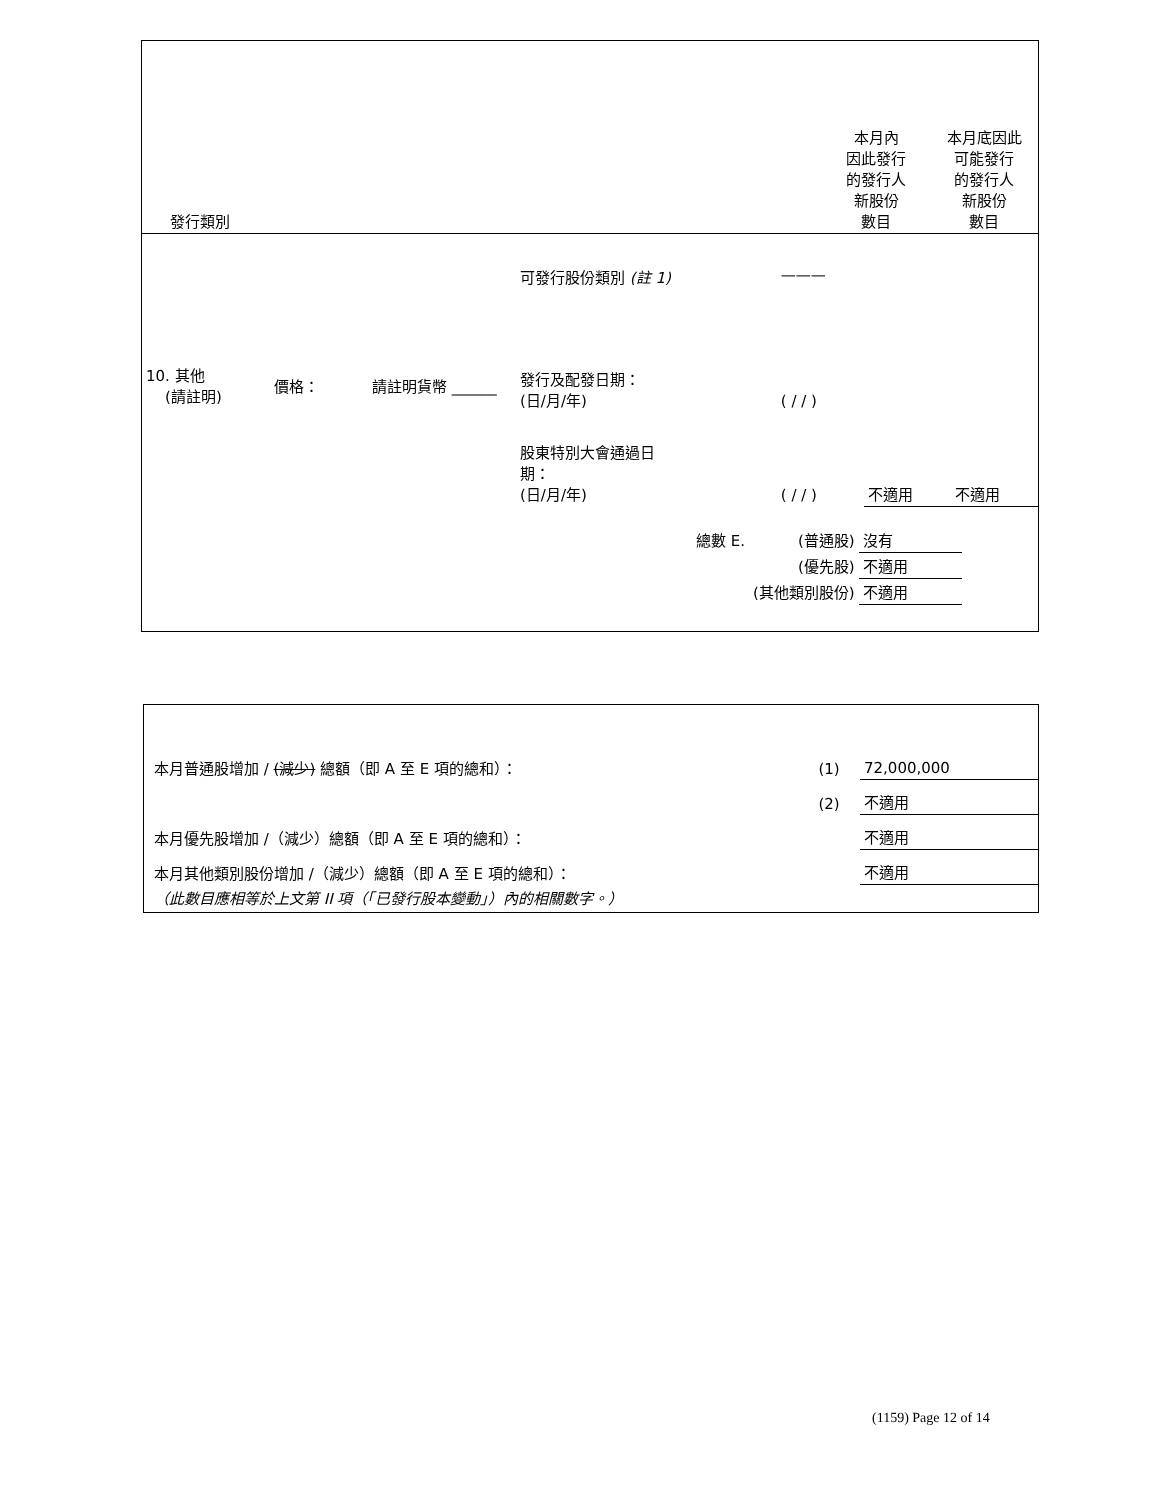| 發行類別 | 本月內 因此發行 的發行人 新股份 數目 | 本月底因此 可能發行 的發行人 新股份 數目 |
| 10. 其他 (請註明) | 價格： | 請註明貨幣 ______ | 可發行股份類別 (註 1) | ——— | | |
| | | | 發行及配發日期： (日/月/年) | ( / / ) | | |
| | | | 股東特別大會通過日 期： (日/月/年) | ( / / ) | 不適用 | 不適用 |
| 總數 E. | (普通股) | 沒有 |
| | (優先股) | 不適用 |
| | (其他類別股份) | 不適用 |
| 本月普通股增加 / (減少) 總額（即 A 至 E 項的總和）： | (1) | 72,000,000 |
| | (2) | 不適用 |
| 本月優先股增加 /（減少）總額（即 A 至 E 項的總和）： | | 不適用 |
| 本月其他類別股份增加 /（減少）總額（即 A 至 E 項的總和）： | | 不適用 |
| （此數目應相等於上文第 II 項（「已發行股本變動」）內的相關數字。） | | |
(1159) Page 12 of 14